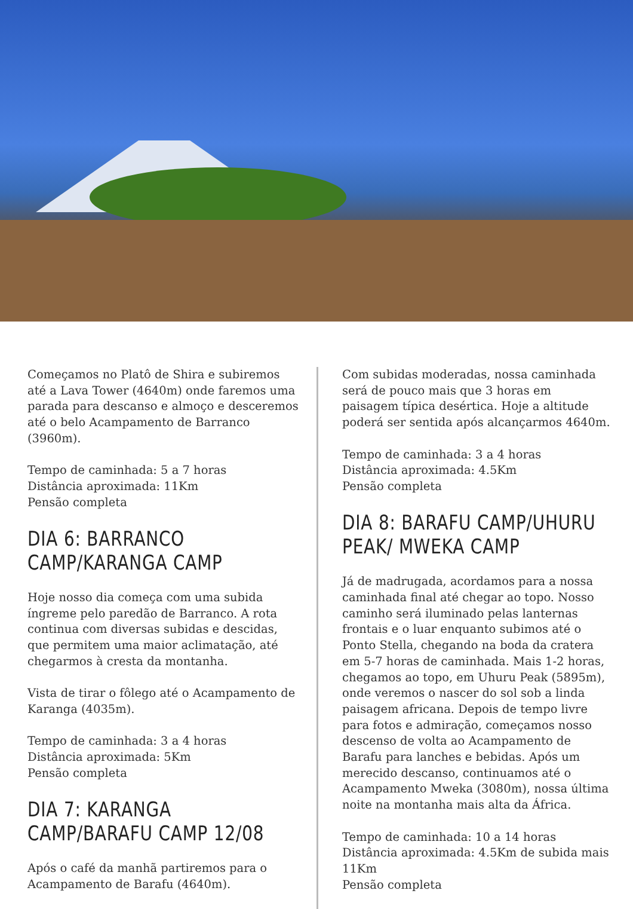Começamos no Platô de Shira e subiremos até a Lava Tower (4640m) onde faremos uma parada para descanso e almoço e desceremos até o belo Acampamento de Barranco (3960m).
Tempo de caminhada: 5 a 7 horas
Distância aproximada: 11Km
Pensão completa
DIA 6: BARRANCO CAMP/KARANGA CAMP
Hoje nosso dia começa com uma subida íngreme pelo paredão de Barranco. A rota continua com diversas subidas e descidas, que permitem uma maior aclimatação, até chegarmos à cresta da montanha.
Vista de tirar o fôlego até o Acampamento de Karanga (4035m).
Tempo de caminhada: 3 a 4 horas
Distância aproximada: 5Km
Pensão completa
DIA 7: KARANGA CAMP/BARAFU CAMP 12/08
Após o café da manhã partiremos para o Acampamento de Barafu (4640m).
Com subidas moderadas, nossa caminhada será de pouco mais que 3 horas em paisagem típica desértica. Hoje a altitude poderá ser sentida após alcançarmos 4640m.
Tempo de caminhada: 3 a 4 horas
Distância aproximada: 4.5Km
Pensão completa
DIA 8: BARAFU CAMP/UHURU PEAK/ MWEKA CAMP
Já de madrugada, acordamos para a nossa caminhada final até chegar ao topo. Nosso caminho será iluminado pelas lanternas frontais e o luar enquanto subimos até o Ponto Stella, chegando na boda da cratera em 5-7 horas de caminhada. Mais 1-2 horas, chegamos ao topo, em Uhuru Peak (5895m), onde veremos o nascer do sol sob a linda paisagem africana. Depois de tempo livre para fotos e admiração, começamos nosso descenso de volta ao Acampamento de Barafu para lanches e bebidas. Após um merecido descanso, continuamos até o Acampamento Mweka (3080m), nossa última noite na montanha mais alta da África.
Tempo de caminhada: 10 a 14 horas
Distância aproximada: 4.5Km de subida mais 11Km
Pensão completa